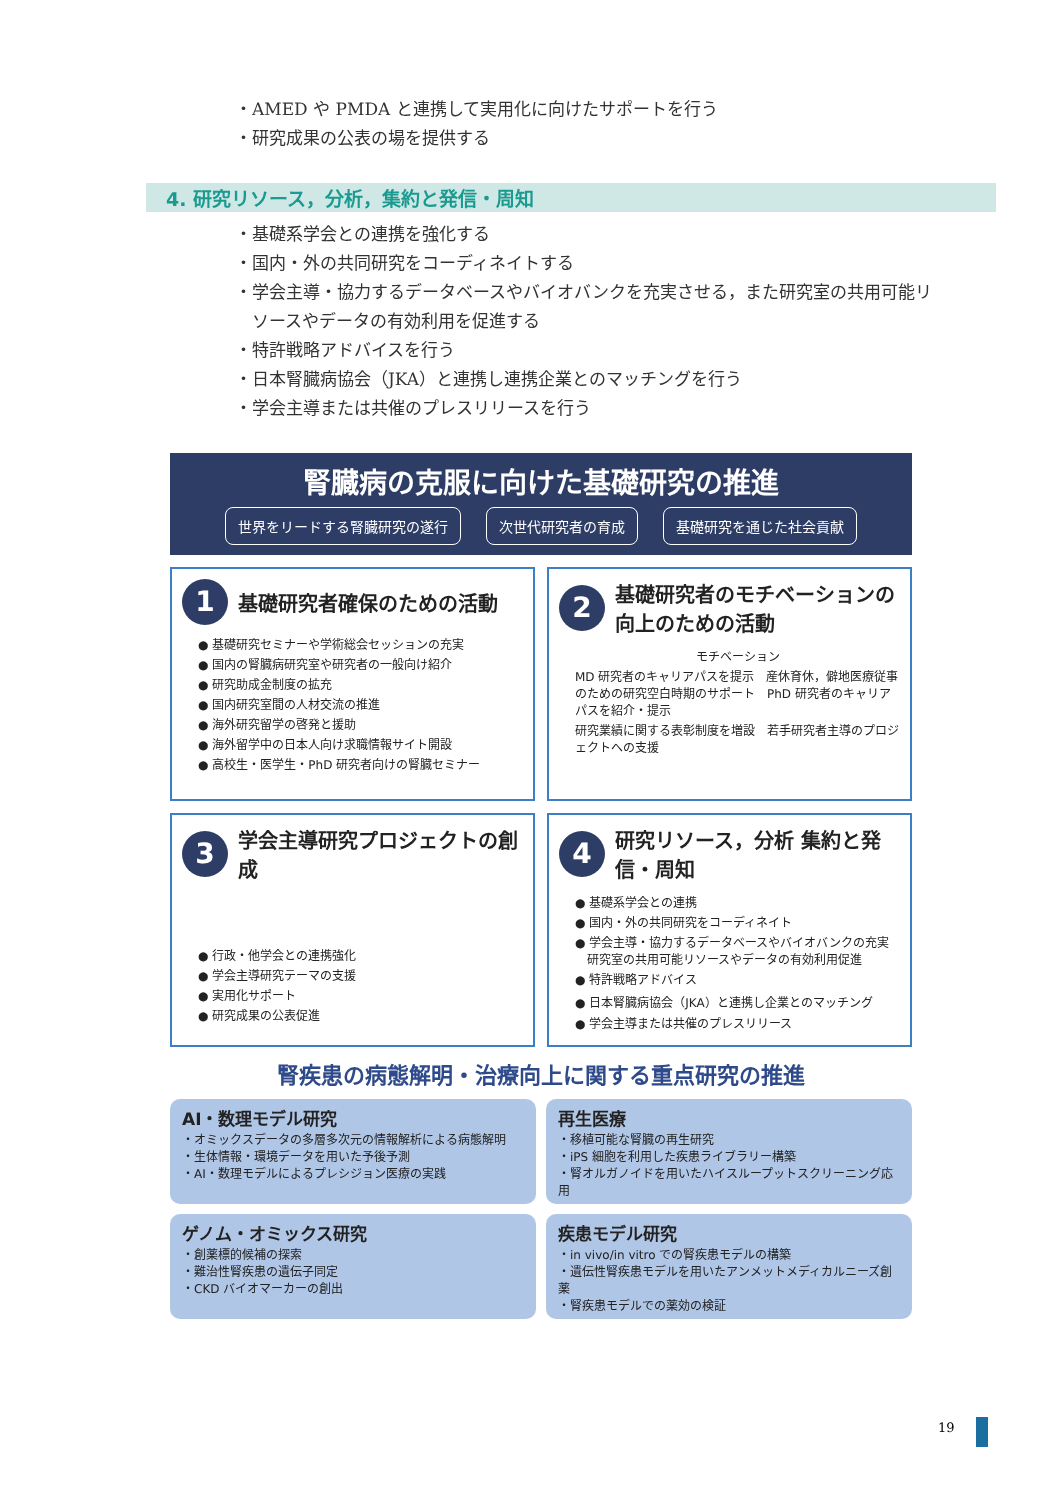・AMED や PMDA と連携して実用化に向けたサポートを行う
・研究成果の公表の場を提供する
4. 研究リソース，分析，集約と発信・周知
・基礎系学会との連携を強化する
・国内・外の共同研究をコーディネイトする
・学会主導・協力するデータベースやバイオバンクを充実させる，また研究室の共用可能リ
　ソースやデータの有効利用を促進する
・特許戦略アドバイスを行う
・日本腎臓病協会（JKA）と連携し連携企業とのマッチングを行う
・学会主導または共催のプレスリリースを行う
腎臓病の克服に向けた基礎研究の推進
世界をリードする腎臓研究の遂行 次世代研究者の育成 基礎研究を通じた社会貢献
1 基礎研究者確保のための活動
● 基礎研究セミナーや学術総会セッションの充実
● 国内の腎臓病研究室や研究者の一般向け紹介
● 研究助成金制度の拡充
● 国内研究室間の人材交流の推進
● 海外研究留学の啓発と援助
● 海外留学中の日本人向け求職情報サイト開設
● 高校生・医学生・PhD 研究者向けの腎臓セミナー
2 基礎研究者のモチベーションの向上のための活動
モチベーション
MD 研究者のキャリアパスを提示　産休育休，僻地医療従事のための研究空白時期のサポート　PhD 研究者のキャリアパスを紹介・提示
研究業績に関する表彰制度を増設　若手研究者主導のプロジェクトへの支援
3 学会主導研究プロジェクトの創成
● 行政・他学会との連携強化
● 学会主導研究テーマの支援
● 実用化サポート
● 研究成果の公表促進
4 研究リソース，分析 集約と発信・周知
● 基礎系学会との連携
● 国内・外の共同研究をコーディネイト
● 学会主導・協力するデータベースやバイオバンクの充実
　研究室の共用可能リソースやデータの有効利用促進
● 特許戦略アドバイス
● 日本腎臓病協会（JKA）と連携し企業とのマッチング
● 学会主導または共催のプレスリリース
腎疾患の病態解明・治療向上に関する重点研究の推進
AI・数理モデル研究
・オミックスデータの多層多次元の情報解析による病態解明
・生体情報・環境データを用いた予後予測
・AI・数理モデルによるプレシジョン医療の実践
再生医療
・移植可能な腎臓の再生研究
・iPS 細胞を利用した疾患ライブラリー構築
・腎オルガノイドを用いたハイスループットスクリーニング応用
ゲノム・オミックス研究
・創薬標的候補の探索
・難治性腎疾患の遺伝子同定
・CKD バイオマーカーの創出
疾患モデル研究
・in vivo/in vitro での腎疾患モデルの構築
・遺伝性腎疾患モデルを用いたアンメットメディカルニーズ創薬
・腎疾患モデルでの薬効の検証
19